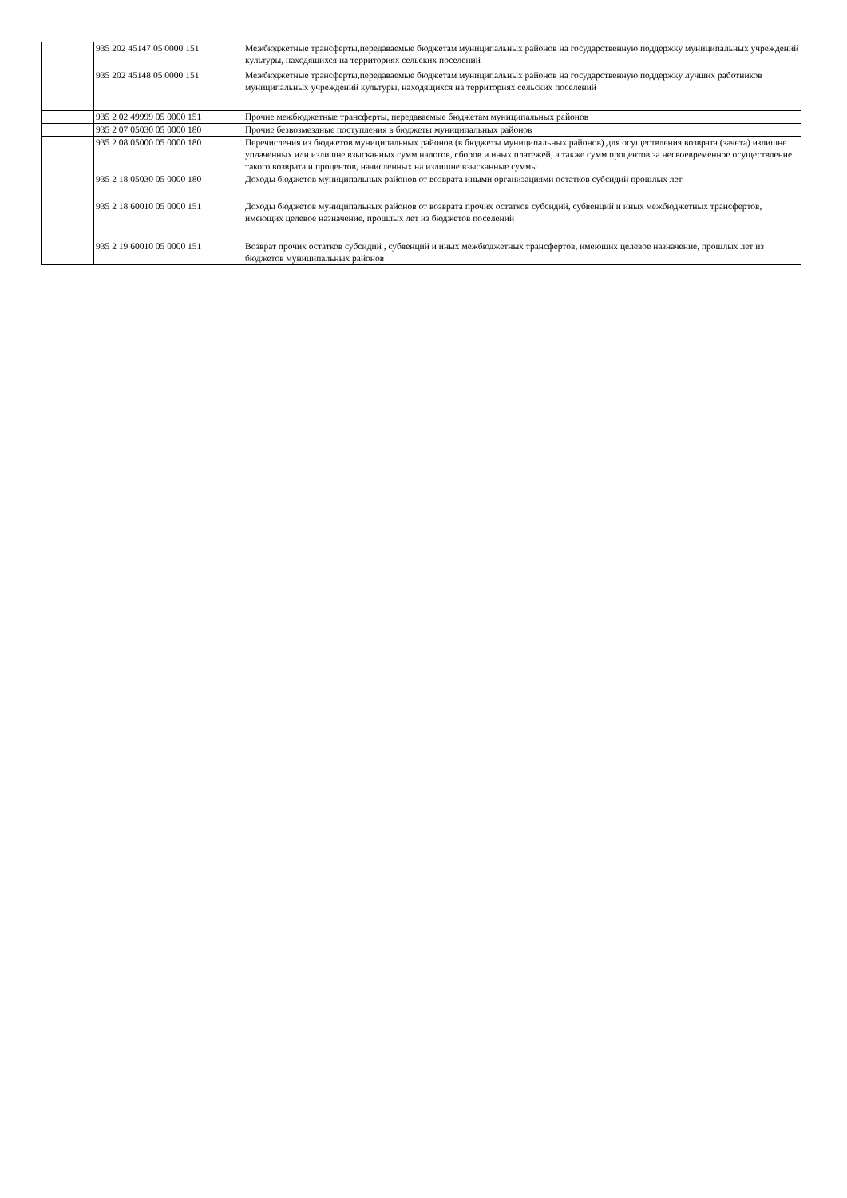| | 935 202 45147 05 0000 151 | Межбюджетные трансферты,передаваемые бюджетам муниципальных районов на государственную поддержку муниципальных учреждений культуры, находящихся на территориях сельских поселений |
| | 935 202 45148 05 0000 151 | Межбюджетные трансферты,передаваемые бюджетам муниципальных районов на государственную поддержку лучших работников муниципальных учреждений культуры, находящихся на территориях сельских поселений |
| | 935 2 02 49999 05 0000 151 | Прочие межбюджетные трансферты, передаваемые бюджетам муниципальных районов |
| | 935 2 07 05030 05 0000 180 | Прочие безвозмездные поступления в бюджеты муниципальных районов |
| | 935 2 08 05000 05 0000 180 | Перечисления из бюджетов муниципальных районов (в бюджеты муниципальных районов) для осуществления возврата (зачета) излишне уплаченных или излишне взысканных сумм налогов, сборов и иных платежей, а также сумм процентов за несвоевременное осуществление такого возврата и процентов, начисленных на излишне взысканные суммы |
| | 935 2 18 05030 05 0000 180 | Доходы бюджетов муниципальных районов от возврата иными организациями остатков субсидий прошлых лет |
| | 935 2 18 60010 05 0000 151 | Доходы бюджетов муниципальных районов от возврата прочих остатков субсидий, субвенций и иных межбюджетных трансфертов, имеющих целевое назначение, прошлых лет из бюджетов поселений |
| | 935 2 19 60010 05 0000 151 | Возврат прочих остатков субсидий , субвенций и иных межбюджетных трансфертов, имеющих целевое назначение, прошлых лет из бюджетов муниципальных районов |